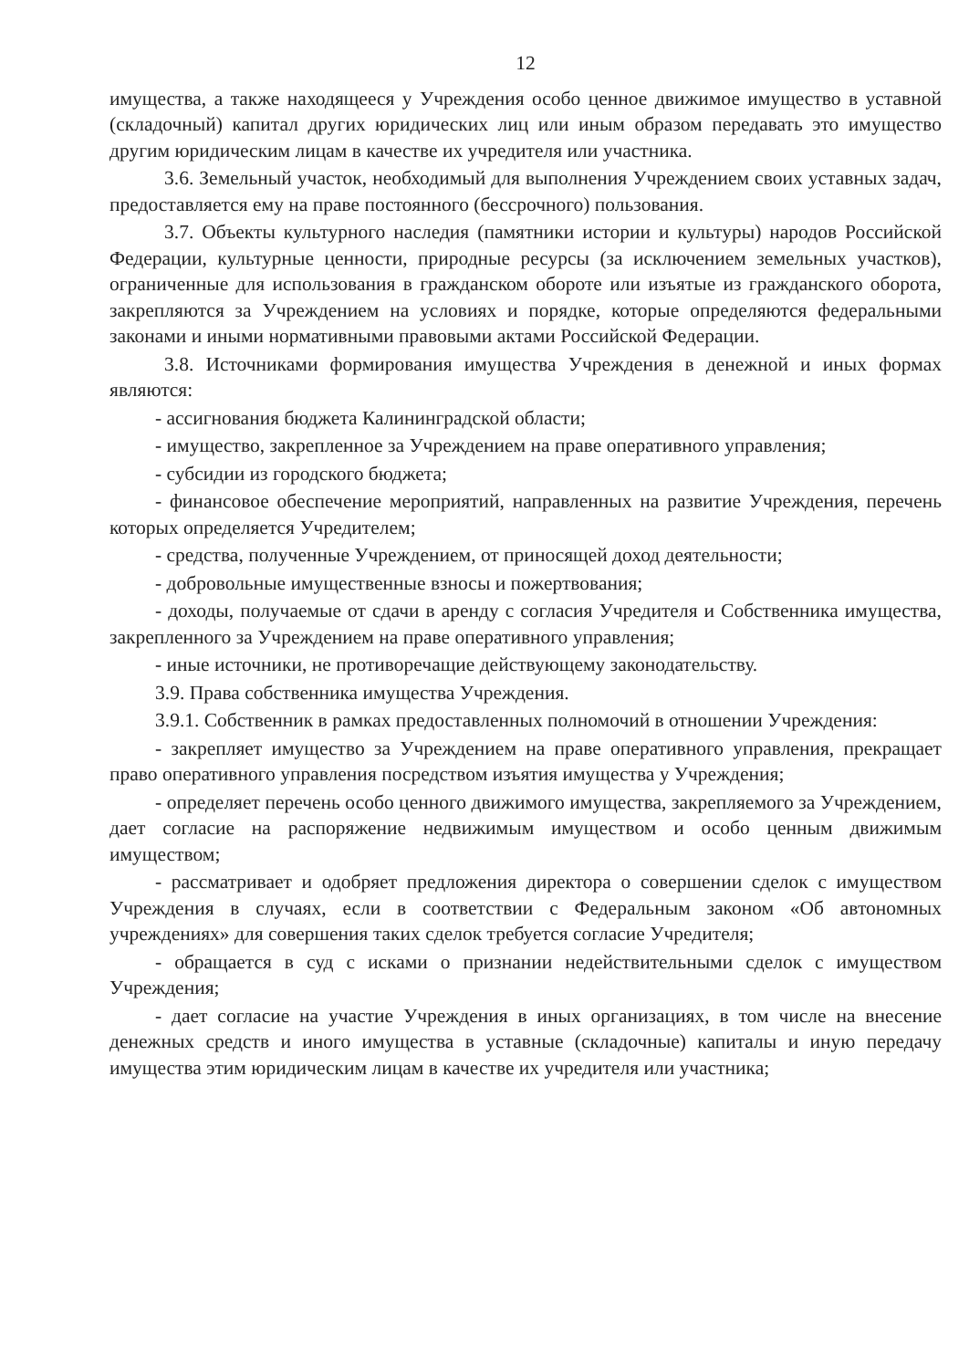12
имущества, а также находящееся у Учреждения особо ценное движимое имущество в уставной (складочный) капитал других юридических лиц или иным образом передавать это имущество другим юридическим лицам в качестве их учредителя или участника.
3.6. Земельный участок, необходимый для выполнения Учреждением своих уставных задач, предоставляется ему на праве постоянного (бессрочного) пользования.
3.7. Объекты культурного наследия (памятники истории и культуры) народов Российской Федерации, культурные ценности, природные ресурсы (за исключением земельных участков), ограниченные для использования в гражданском обороте или изъятые из гражданского оборота, закрепляются за Учреждением на условиях и порядке, которые определяются федеральными законами и иными нормативными правовыми актами Российской Федерации.
3.8. Источниками формирования имущества Учреждения в денежной и иных формах являются:
- ассигнования бюджета Калининградской области;
- имущество, закрепленное за Учреждением на праве оперативного управления;
- субсидии из городского бюджета;
- финансовое обеспечение мероприятий, направленных на развитие Учреждения, перечень которых определяется Учредителем;
- средства, полученные Учреждением, от приносящей доход деятельности;
- добровольные имущественные взносы и пожертвования;
- доходы, получаемые от сдачи в аренду с согласия Учредителя и Собственника имущества, закрепленного за Учреждением на праве оперативного управления;
- иные источники, не противоречащие действующему законодательству.
3.9. Права собственника имущества Учреждения.
3.9.1. Собственник в рамках предоставленных полномочий в отношении Учреждения:
- закрепляет имущество за Учреждением на праве оперативного управления, прекращает право оперативного управления посредством изъятия имущества у Учреждения;
- определяет перечень особо ценного движимого имущества, закрепляемого за Учреждением, дает согласие на распоряжение недвижимым имуществом и особо ценным движимым имуществом;
- рассматривает и одобряет предложения директора о совершении сделок с имуществом Учреждения в случаях, если в соответствии с Федеральным законом «Об автономных учреждениях» для совершения таких сделок требуется согласие Учредителя;
- обращается в суд с исками о признании недействительными сделок с имуществом Учреждения;
- дает согласие на участие Учреждения в иных организациях, в том числе на внесение денежных средств и иного имущества в уставные (складочные) капиталы и иную передачу имущества этим юридическим лицам в качестве их учредителя или участника;